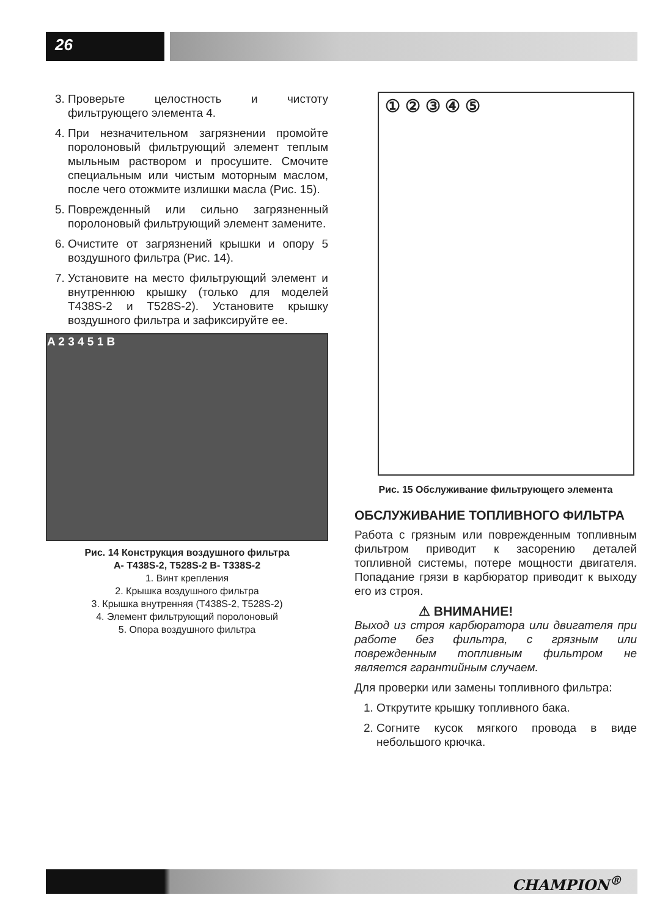26
3. Проверьте целостность и чистоту фильтрующего элемента 4.
4. При незначительном загрязнении промойте поролоновый фильтрующий элемент теплым мыльным раствором и просушите. Смочите специальным или чистым моторным маслом, после чего отожмите излишки масла (Рис. 15).
5. Поврежденный или сильно загрязненный поролоновый фильтрующий элемент замените.
6. Очистите от загрязнений крышки и опору 5 воздушного фильтра (Рис. 14).
7. Установите на место фильтрующий элемент и внутреннюю крышку (только для моделей T438S-2 и T528S-2). Установите крышку воздушного фильтра и зафиксируйте ее.
A 2 3 4 5 1 B
Рис. 14 Конструкция воздушного фильтра
A- T438S-2, T528S-2 B- T338S-2
1. Винт крепления
2. Крышка воздушного фильтра
3. Крышка внутренняя (T438S-2, T528S-2)
4. Элемент фильтрующий поролоновый
5. Опора воздушного фильтра
① ② ③ ④ ⑤
Рис. 15 Обслуживание фильтрующего элемента
ОБСЛУЖИВАНИЕ ТОПЛИВНОГО ФИЛЬТРА
Работа с грязным или поврежденным топливным фильтром приводит к засорению деталей топливной системы, потере мощности двигателя. Попадание грязи в карбюратор приводит к выходу его из строя.
⚠ ВНИМАНИЕ!
Выход из строя карбюратора или двигателя при работе без фильтра, с грязным или поврежденным топливным фильтром не является гарантийным случаем.
Для проверки или замены топливного фильтра:
1. Открутите крышку топливного бака.
2. Согните кусок мягкого провода в виде небольшого крючка.
CHAMPION<sup>®</sup>